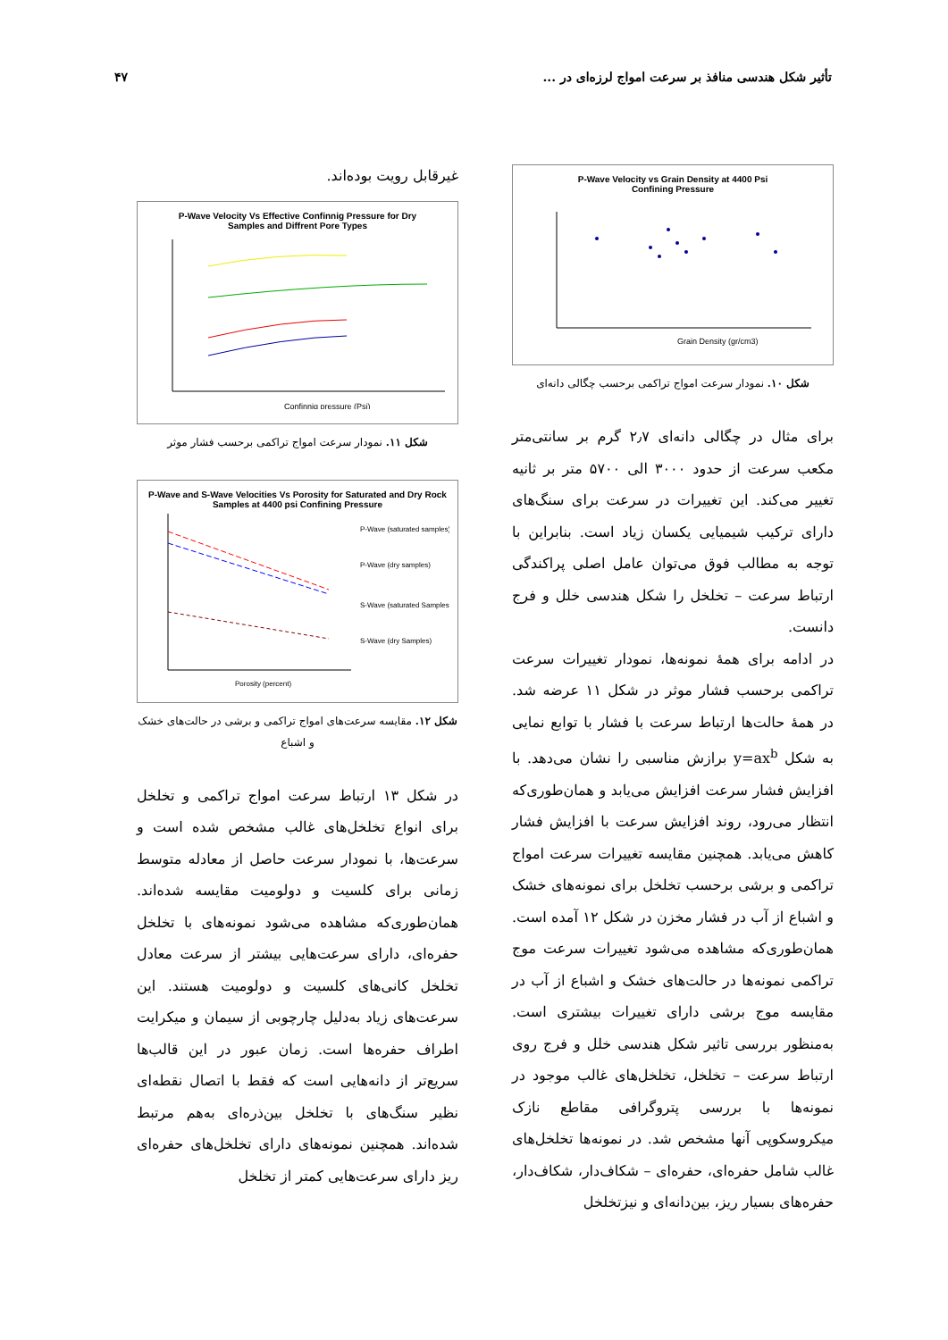تأثیر شکل هندسی منافذ بر سرعت امواج لرزه‌ای در ... ۴۷
P-Wave Velocity vs Grain Density at 4400 Psi
Confining Pressure
Grain Density (gr/cm3)
شکل ۱۰. نمودار سرعت امواج تراکمی برحسب چگالی دانه‌ای
برای مثال در چگالی دانه‌ای ۲٫۷ گرم بر سانتی‌متر مکعب سرعت از حدود ۳۰۰۰ الی ۵۷۰۰ متر بر ثانیه تغییر می‌کند. این تغییرات در سرعت برای سنگ‌های دارای ترکیب شیمیایی یکسان زیاد است. بنابراین با توجه به مطالب فوق می‌توان عامل اصلی پراکندگی ارتباط سرعت – تخلخل را شکل هندسی خلل و فرج دانست.
در ادامه برای همهٔ نمونه‌ها، نمودار تغییرات سرعت تراکمی برحسب فشار موثر در شکل ۱۱ عرضه شد. در همهٔ حالت‌ها ارتباط سرعت با فشار با توابع نمایی به شکل y=ax<sup>b</sup> برازش مناسبی را نشان می‌دهد. با افزایش فشار سرعت افزایش می‌یابد و همان‌طوری‌که انتظار می‌رود، روند افزایش سرعت با افزایش فشار کاهش می‌یابد. همچنین مقایسه تغییرات سرعت امواج تراکمی و برشی برحسب تخلخل برای نمونه‌های خشک و اشباع از آب در فشار مخزن در شکل ۱۲ آمده است. همان‌طوری‌که مشاهده می‌شود تغییرات سرعت موج تراکمی نمونه‌ها در حالت‌های خشک و اشباع از آب در مقایسه موج برشی دارای تغییرات بیشتری است. به‌منظور بررسی تاثیر شکل هندسی خلل و فرج روی ارتباط سرعت – تخلخل، تخلخل‌های غالب موجود در نمونه‌ها با بررسی پتروگرافی مقاطع نازک میکروسکوپی آنها مشخص شد. در نمونه‌ها تخلخل‌های غالب شامل حفره‌ای، حفره‌ای – شکاف‌دار، شکاف‌دار، حفره‌های بسیار ریز، بین‌دانه‌ای و نیزتخلخل
غیرقابل رویت بوده‌اند.
P-Wave Velocity Vs Effective Confinnig Pressure for Dry
Samples and Diffrent Pore Types
Confinnig pressure (Psi)
شکل ۱۱. نمودار سرعت امواج تراکمی برحسب فشار موثر
P-Wave and S-Wave Velocities Vs Porosity for Saturated and Dry Rock
Samples at 4400 psi Confining Pressure
P-Wave (saturated samples)
P-Wave (dry samples)
S-Wave (saturated Samples)
S-Wave (dry Samples)
Porosity (percent)
شکل ۱۲. مقایسه سرعت‌های امواج تراکمی و برشی در حالت‌های خشک و اشباع
در شکل ۱۳ ارتباط سرعت امواج تراکمی و تخلخل برای انواع تخلخل‌های غالب مشخص شده است و سرعت‌ها، با نمودار سرعت حاصل از معادله متوسط زمانی برای کلسیت و دولومیت مقایسه شده‌اند. همان‌طوری‌که مشاهده می‌شود نمونه‌های با تخلخل حفره‌ای، دارای سرعت‌هایی بیشتر از سرعت معادل تخلخل کانی‌های کلسیت و دولومیت هستند. این سرعت‌های زیاد به‌دلیل چارچوبی از سیمان و میکرایت اطراف حفره‌ها است. زمان عبور در این قالب‌ها سریع‌تر از دانه‌هایی است که فقط با اتصال نقطه‌ای نظیر سنگ‌های با تخلخل بین‌ذره‌ای به‌هم مرتبط شده‌اند. همچنین نمونه‌های دارای تخلخل‌های حفره‌ای ریز دارای سرعت‌هایی کمتر از تخلخل